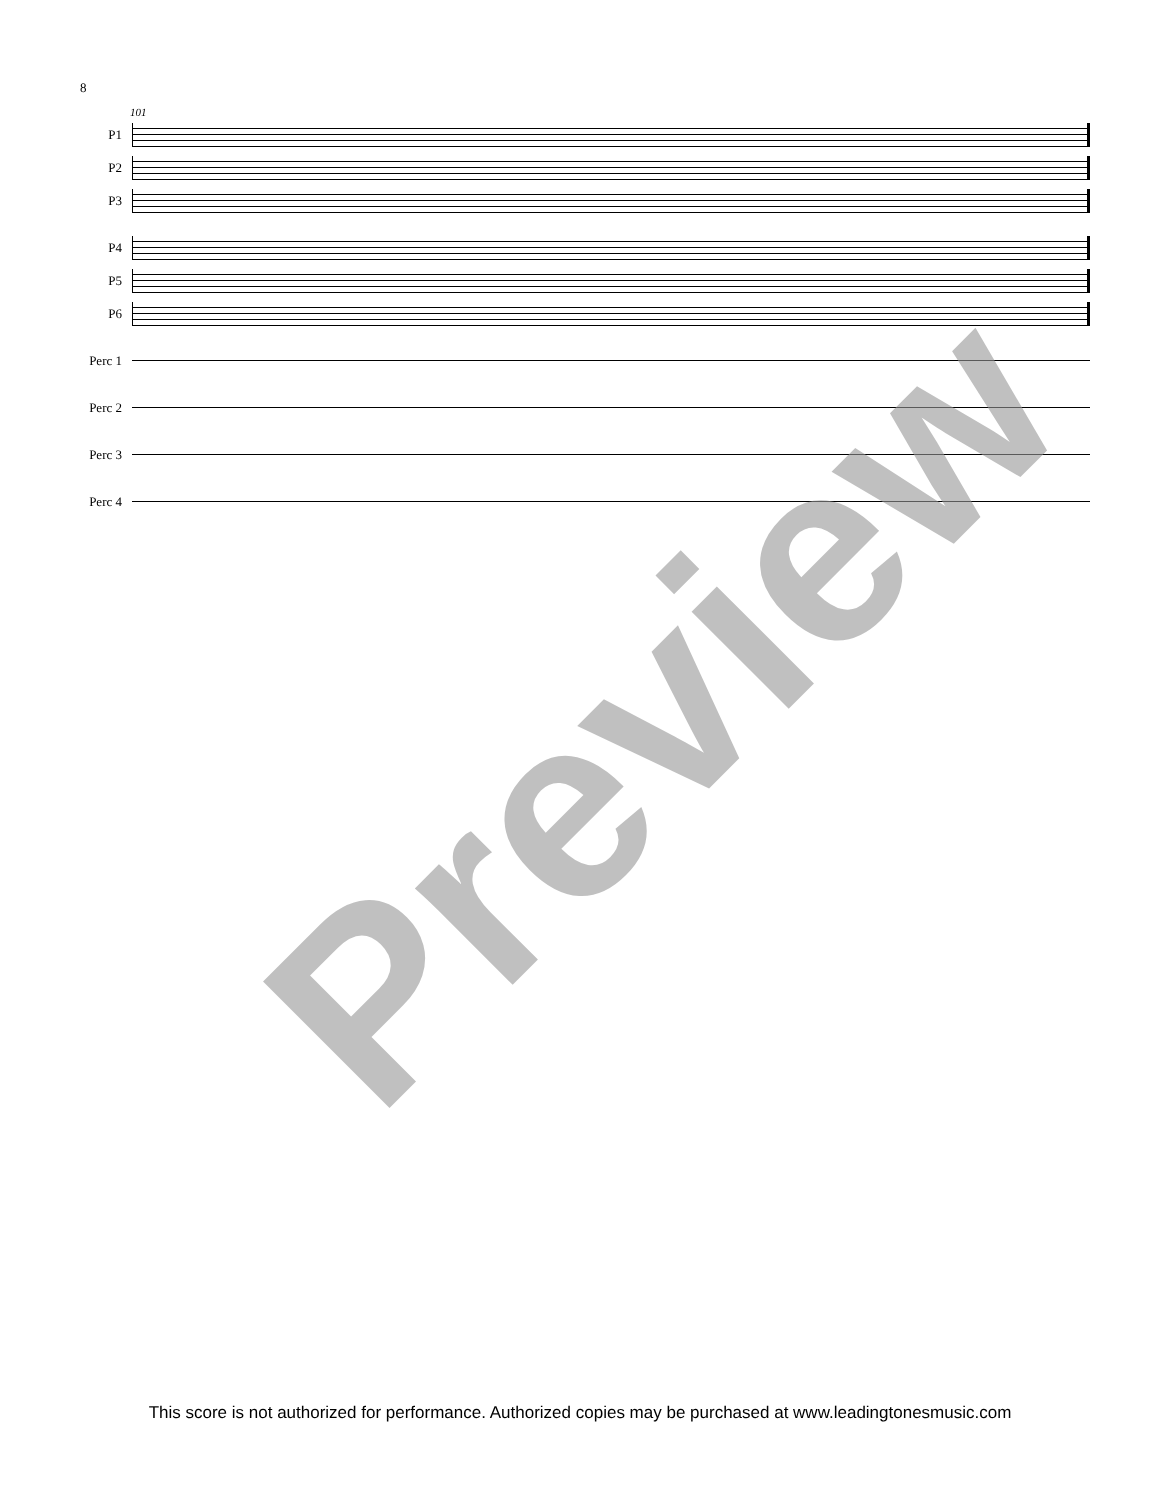8
101
P1
P2
P3
P4
P5
P6
Perc 1
Perc 2
Perc 3
Perc 4
Preview
This score is not authorized for performance. Authorized copies may be purchased at www.leadingtonesmusic.com